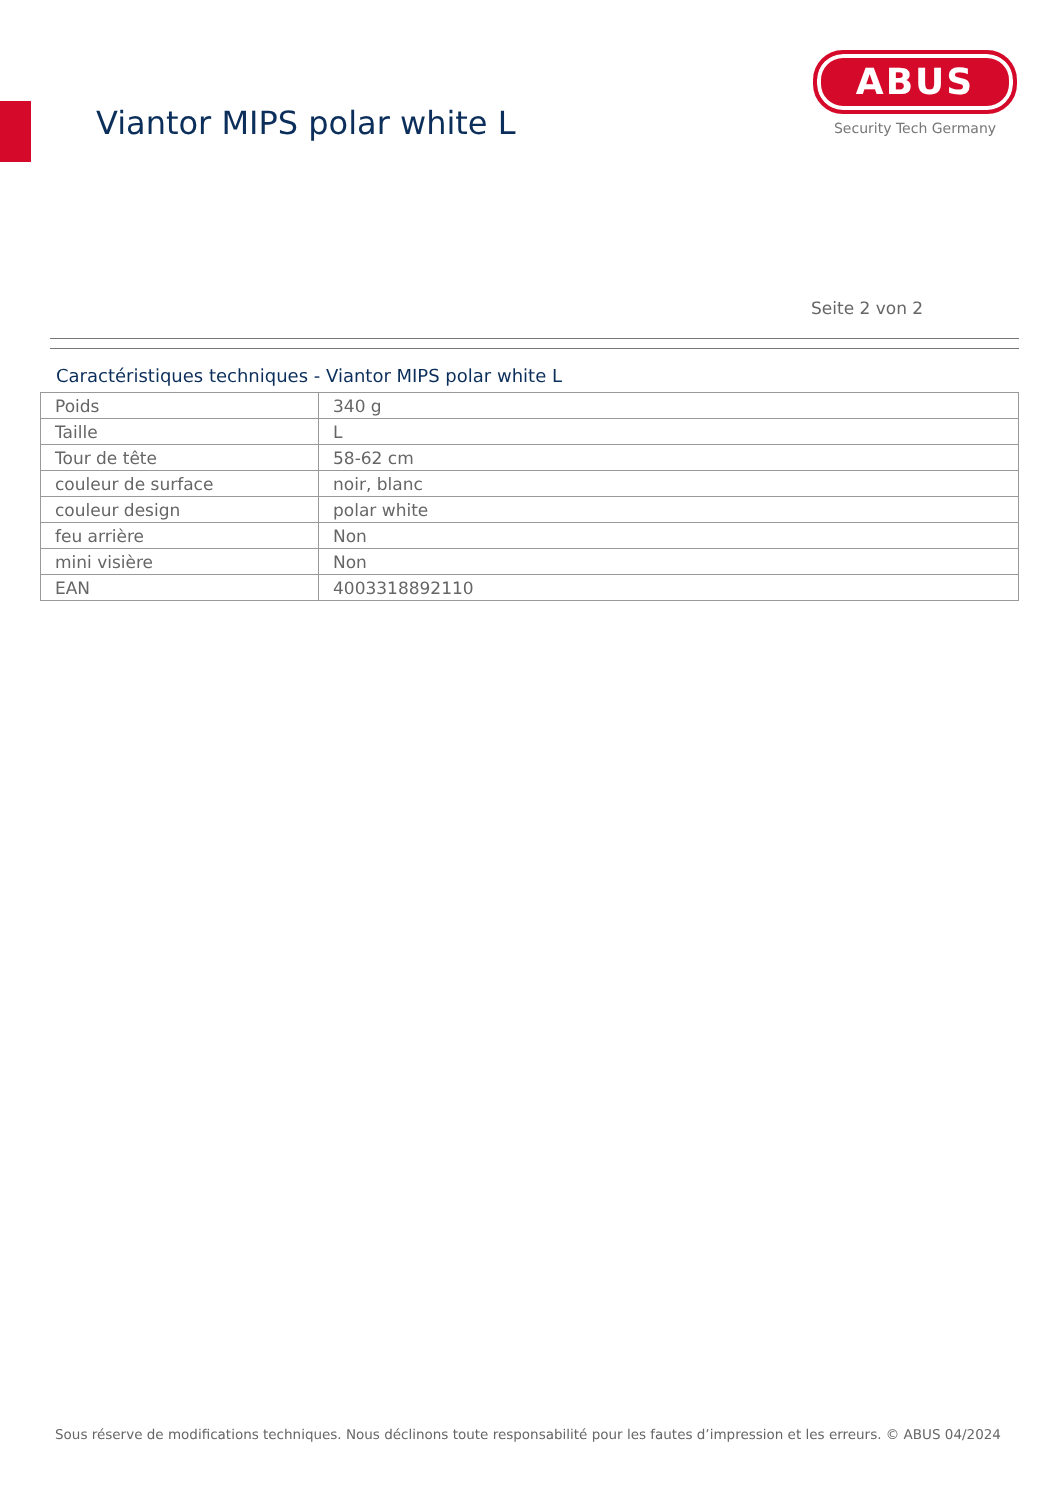Viantor MIPS polar white L
ABUS
Security Tech Germany
Seite 2 von 2
Caractéristiques techniques - Viantor MIPS polar white L
| Poids | 340 g |
| Taille | L |
| Tour de tête | 58-62 cm |
| couleur de surface | noir, blanc |
| couleur design | polar white |
| feu arrière | Non |
| mini visière | Non |
| EAN | 4003318892110 |
Sous réserve de modifications techniques. Nous déclinons toute responsabilité pour les fautes d’impression et les erreurs. © ABUS 04/2024